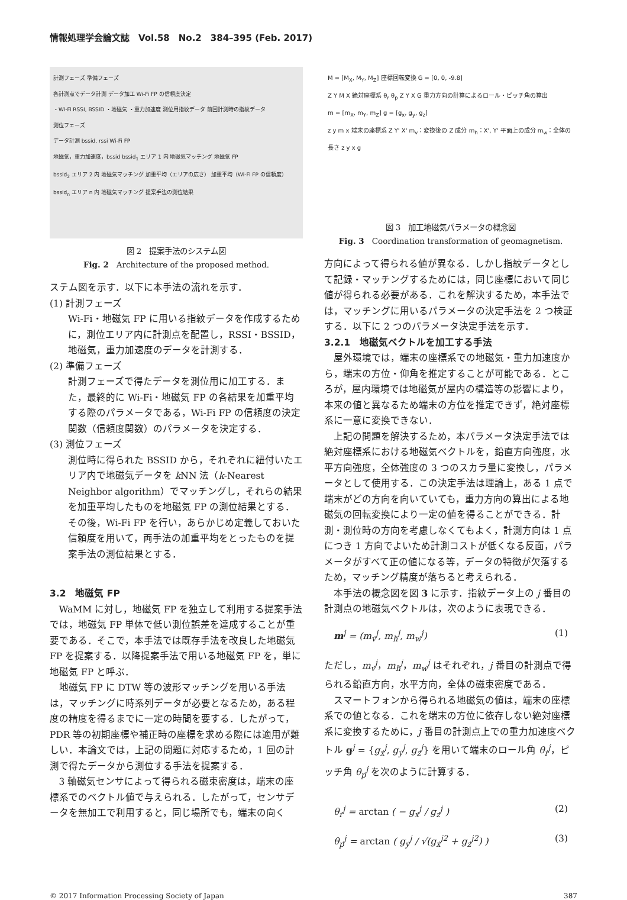情報処理学会論文誌　Vol.58　No.2　384–395 (Feb. 2017)
計測フェーズ 準備フェーズ
各計測点でデータ計測 データ加工 Wi-Fi FP の信頼度決定
・Wi-Fi RSSI, BSSID ・地磁気 ・重力加速度 測位用指紋データ 前回計測時の指紋データ
測位フェーズ
データ計測 bssid, rssi Wi-Fi FP
地磁気，重力加速度，bssid bssid<sub>1</sub> エリア 1 内 地磁気マッチング 地磁気 FP
bssid<sub>2</sub> エリア 2 内 地磁気マッチング 加重平均（エリアの広さ） 加重平均（Wi-Fi FP の信頼度）
bssid<sub>n</sub> エリア n 内 地磁気マッチング 提案手法の測位結果
図 2　提案手法のシステム図
Fig. 2　Architecture of the proposed method.
ステム図を示す．以下に本手法の流れを示す．
(1) 計測フェーズ
Wi-Fi・地磁気 FP に用いる指紋データを作成するために，測位エリア内に計測点を配置し，RSSI・BSSID，地磁気，重力加速度のデータを計測する．
(2) 準備フェーズ
計測フェーズで得たデータを測位用に加工する．また，最終的に Wi-Fi・地磁気 FP の各結果を加重平均する際のパラメータである，Wi-Fi FP の信頼度の決定関数（信頼度関数）のパラメータを決定する．
(3) 測位フェーズ
測位時に得られた BSSID から，それぞれに紐付いたエリア内で地磁気データを k NN 法（k-Nearest Neighbor algorithm）でマッチングし，それらの結果を加重平均したものを地磁気 FP の測位結果とする．その後，Wi-Fi FP を行い，あらかじめ定義しておいた信頼度を用いて，両手法の加重平均をとったものを提案手法の測位結果とする．
3.2　地磁気 FP
WaMM に対し，地磁気 FP を独立して利用する提案手法では，地磁気 FP 単体で低い測位誤差を達成することが重要である．そこで，本手法では既存手法を改良した地磁気 FP を提案する．以降提案手法で用いる地磁気 FP を，単に地磁気 FP と呼ぶ．
地磁気 FP に DTW 等の波形マッチングを用いる手法は，マッチングに時系列データが必要となるため，ある程度の精度を得るまでに一定の時間を要する．したがって，PDR 等の初期座標や補正時の座標を求める際には適用が難しい．本論文では，上記の問題に対応するため，1 回の計測で得たデータから測位する手法を提案する．
3 軸磁気センサによって得られる磁束密度は，端末の座標系でのベクトル値で与えられる．したがって，センサデータを無加工で利用すると，同じ場所でも，端末の向く
M = [M<sub>X</sub>, M<sub>Y</sub>, M<sub>Z</sub>] 座標回転変換 G = [0, 0, -9.8]
Z Y M X 絶対座標系 θ<sub>r</sub> θ<sub>p</sub> Z Y X G 重力方向の計算によるロール・ピッチ角の算出
m = [m<sub>X</sub>, m<sub>Y</sub>, m<sub>Z</sub>] g = [g<sub>x</sub>, g<sub>y</sub>, g<sub>z</sub>]
z y m x 端末の座標系 Z Y' X' m<sub>v</sub>：変換後の Z 成分 m<sub>h</sub>：X', Y' 平面上の成分 m<sub>w</sub>：全体の長さ z y x g
図 3　加工地磁気パラメータの概念図
Fig. 3　Coordination transformation of geomagnetism.
方向によって得られる値が異なる．しかし指紋データとして記録・マッチングするためには，同じ座標において同じ値が得られる必要がある．これを解決するため，本手法では，マッチングに用いるパラメータの決定手法を 2 つ検証する．以下に 2 つのパラメータ決定手法を示す．
3.2.1　地磁気ベクトルを加工する手法
屋外環境では，端末の座標系での地磁気・重力加速度から，端末の方位・仰角を推定することが可能である．ところが，屋内環境では地磁気が屋内の構造等の影響により，本来の値と異なるため端末の方位を推定できず，絶対座標系に一意に変換できない．
上記の問題を解決するため，本パラメータ決定手法では絶対座標系における地磁気ベクトルを，鉛直方向強度，水平方向強度，全体強度の 3 つのスカラ量に変換し，パラメータとして使用する．この決定手法は理論上，ある 1 点で端末がどの方向を向いていても，重力方向の算出による地磁気の回転変換により一定の値を得ることができる．計測・測位時の方向を考慮しなくてもよく，計測方向は 1 点につき 1 方向でよいため計測コストが低くなる反面，パラメータがすべて正の値になる等，データの特徴が欠落するため，マッチング精度が落ちると考えられる．
本手法の概念図を図 3 に示す．指紋データ上の j 番目の計測点の地磁気ベクトルは，次のように表現できる．
m<sup>j</sup> = (m<sub>v</sub><sup>j</sup>, m<sub>h</sub><sup>j</sup>, m<sub>w</sub><sup>j</sup>) (1)
ただし，m<sub>v</sub><sup>j</sup>，m<sub>h</sub><sup>j</sup>，m<sub>w</sub><sup>j</sup> はそれぞれ，j 番目の計測点で得られる鉛直方向，水平方向，全体の磁束密度である．
スマートフォンから得られる地磁気の値は，端末の座標系での値となる．これを端末の方位に依存しない絶対座標系に変換するために，j 番目の計測点上での重力加速度ベクトル g<sup>j</sup> = {g<sub>x</sub><sup>j</sup>, g<sub>y</sub><sup>j</sup>, g<sub>z</sub><sup>j</sup>} を用いて端末のロール角 θ<sub>r</sub><sup>j</sup>，ピッチ角 θ<sub>p</sub><sup>j</sup> を次のように計算する．
θ<sub>r</sub><sup>j</sup> = arctan ( − g<sub>x</sub><sup>j</sup> / g<sub>z</sub><sup>j</sup> ) (2)
θ<sub>p</sub><sup>j</sup> = arctan ( g<sub>y</sub><sup>j</sup> / √(g<sub>x</sub><sup>j2</sup> + g<sub>z</sub><sup>j2</sup>) ) (3)
© 2017 Information Processing Society of Japan 387